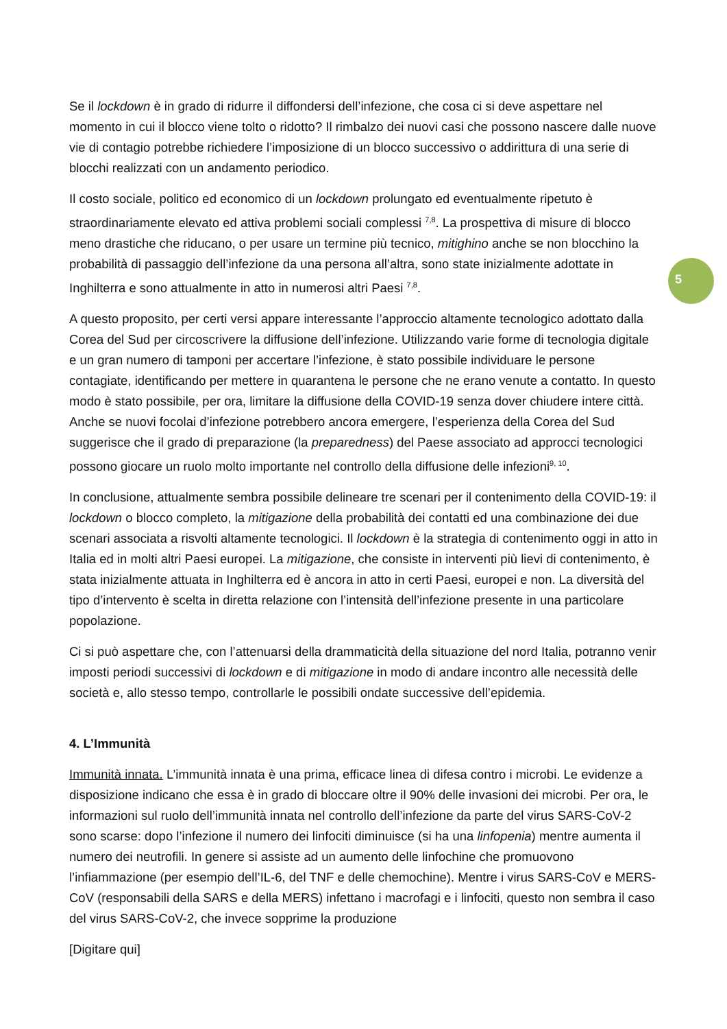5
Se il lockdown è in grado di ridurre il diffondersi dell’infezione, che cosa ci si deve aspettare nel momento in cui il blocco viene tolto o ridotto? Il rimbalzo dei nuovi casi che possono nascere dalle nuove vie di contagio potrebbe richiedere l’imposizione di un blocco successivo o addirittura di una serie di blocchi realizzati con un andamento periodico.
Il costo sociale, politico ed economico di un lockdown prolungato ed eventualmente ripetuto è straordinariamente elevato ed attiva problemi sociali complessi <sup>7,8</sup>. La prospettiva di misure di blocco meno drastiche che riducano, o per usare un termine più tecnico, mitighino anche se non blocchino la probabilità di passaggio dell’infezione da una persona all’altra, sono state inizialmente adottate in Inghilterra e sono attualmente in atto in numerosi altri Paesi <sup>7,8</sup>.
A questo proposito, per certi versi appare interessante l’approccio altamente tecnologico adottato dalla Corea del Sud per circoscrivere la diffusione dell’infezione. Utilizzando varie forme di tecnologia digitale e un gran numero di tamponi per accertare l’infezione, è stato possibile individuare le persone contagiate, identificando per mettere in quarantena le persone che ne erano venute a contatto. In questo modo è stato possibile, per ora, limitare la diffusione della COVID-19 senza dover chiudere intere città. Anche se nuovi focolai d’infezione potrebbero ancora emergere, l’esperienza della Corea del Sud suggerisce che il grado di preparazione (la preparedness) del Paese associato ad approcci tecnologici possono giocare un ruolo molto importante nel controllo della diffusione delle infezioni<sup>9, 10</sup>.
In conclusione, attualmente sembra possibile delineare tre scenari per il contenimento della COVID-19: il lockdown o blocco completo, la mitigazione della probabilità dei contatti ed una combinazione dei due scenari associata a risvolti altamente tecnologici. Il lockdown è la strategia di contenimento oggi in atto in Italia ed in molti altri Paesi europei. La mitigazione, che consiste in interventi più lievi di contenimento, è stata inizialmente attuata in Inghilterra ed è ancora in atto in certi Paesi, europei e non. La diversità del tipo d’intervento è scelta in diretta relazione con l’intensità dell’infezione presente in una particolare popolazione.
Ci si può aspettare che, con l’attenuarsi della drammaticità della situazione del nord Italia, potranno venir imposti periodi successivi di lockdown e di mitigazione in modo di andare incontro alle necessità delle società e, allo stesso tempo, controllarle le possibili ondate successive dell’epidemia.
4. L’Immunità
Immunità innata. L’immunità innata è una prima, efficace linea di difesa contro i microbi. Le evidenze a disposizione indicano che essa è in grado di bloccare oltre il 90% delle invasioni dei microbi. Per ora, le informazioni sul ruolo dell’immunità innata nel controllo dell’infezione da parte del virus SARS-CoV-2 sono scarse: dopo l’infezione il numero dei linfociti diminuisce (si ha una linfopenia) mentre aumenta il numero dei neutrofili. In genere si assiste ad un aumento delle linfochine che promuovono l’infiammazione (per esempio dell’IL-6, del TNF e delle chemochine). Mentre i virus SARS-CoV e MERS-CoV (responsabili della SARS e della MERS) infettano i macrofagi e i linfociti, questo non sembra il caso del virus SARS-CoV-2, che invece sopprime la produzione
[Digitare qui]